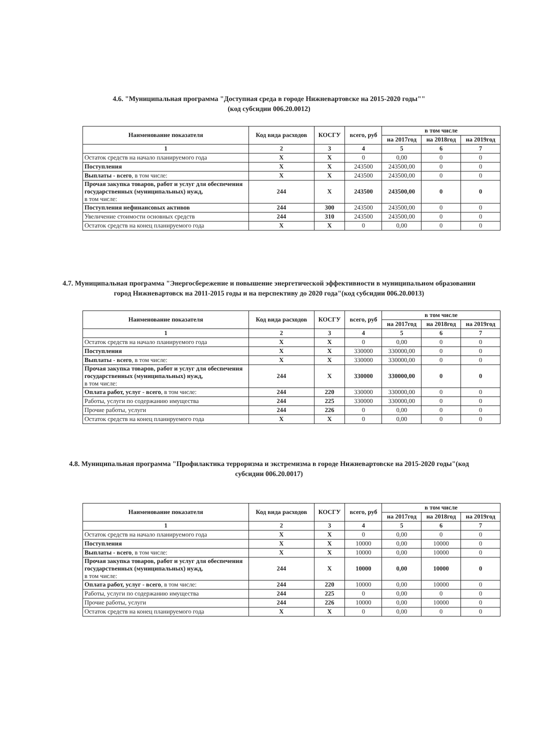4.6. "Муниципальная программа "Доступная среда в городе Нижневартовске на 2015-2020 годы""
(код субсидии 006.20.0012)
| Наименование показателя | Код вида расходов | КОСГУ | всего, руб | в том числе | | |
| --- | --- | --- | --- | --- | --- | --- |
| | | | | на 2017год | на 2018год | на 2019год |
| 1 | 2 | 3 | 4 | 5 | 6 | 7 |
| Остаток средств на начало планируемого года | X | X | 0 | 0,00 | 0 | 0 |
| Поступления | X | X | 243500 | 243500,00 | 0 | 0 |
| Выплаты - всего , в том числе: | X | X | 243500 | 243500,00 | 0 | 0 |
| Прочая закупка товаров, работ и услуг для обеспечения государственных (муниципальных) нужд, в том числе: | 244 | X | 243500 | 243500,00 | 0 | 0 |
| Поступления нефинансовых активов | 244 | 300 | 243500 | 243500,00 | 0 | 0 |
| Увеличение стоимости основных средств | 244 | 310 | 243500 | 243500,00 | 0 | 0 |
| Остаток средств на конец планируемого года | X | X | 0 | 0,00 | 0 | 0 |
4.7. Муниципальная программа "Энергосбережение и повышение энергетической эффективности в муниципальном образовании город Нижневартовск на 2011-2015 годы и на перспективу до 2020 года"(код субсидии 006.20.0013)
| Наименование показателя | Код вида расходов | КОСГУ | всего, руб | в том числе | | |
| --- | --- | --- | --- | --- | --- | --- |
| | | | | на 2017год | на 2018год | на 2019год |
| 1 | 2 | 3 | 4 | 5 | 6 | 7 |
| Остаток средств на начало планируемого года | X | X | 0 | 0,00 | 0 | 0 |
| Поступления | X | X | 330000 | 330000,00 | 0 | 0 |
| Выплаты - всего , в том числе: | X | X | 330000 | 330000,00 | 0 | 0 |
| Прочая закупка товаров, работ и услуг для обеспечения государственных (муниципальных) нужд, в том числе: | 244 | X | 330000 | 330000,00 | 0 | 0 |
| Оплата работ, услуг - всего , в том числе: | 244 | 220 | 330000 | 330000,00 | 0 | 0 |
| Работы, услуги по содержанию имущества | 244 | 225 | 330000 | 330000,00 | 0 | 0 |
| Прочие работы, услуги | 244 | 226 | 0 | 0,00 | 0 | 0 |
| Остаток средств на конец планируемого года | X | X | 0 | 0,00 | 0 | 0 |
4.8. Муниципальная программа "Профилактика терроризма и экстремизма в городе Нижневартовске на 2015-2020 годы"(код субсидии 006.20.0017)
| Наименование показателя | Код вида расходов | КОСГУ | всего, руб | в том числе | | |
| --- | --- | --- | --- | --- | --- | --- |
| | | | | на 2017год | на 2018год | на 2019год |
| 1 | 2 | 3 | 4 | 5 | 6 | 7 |
| Остаток средств на начало планируемого года | X | X | 0 | 0,00 | 0 | 0 |
| Поступления | X | X | 10000 | 0,00 | 10000 | 0 |
| Выплаты - всего , в том числе: | X | X | 10000 | 0,00 | 10000 | 0 |
| Прочая закупка товаров, работ и услуг для обеспечения государственных (муниципальных) нужд, в том числе: | 244 | X | 10000 | 0,00 | 10000 | 0 |
| Оплата работ, услуг - всего , в том числе: | 244 | 220 | 10000 | 0,00 | 10000 | 0 |
| Работы, услуги по содержанию имущества | 244 | 225 | 0 | 0,00 | 0 | 0 |
| Прочие работы, услуги | 244 | 226 | 10000 | 0,00 | 10000 | 0 |
| Остаток средств на конец планируемого года | X | X | 0 | 0,00 | 0 | 0 |